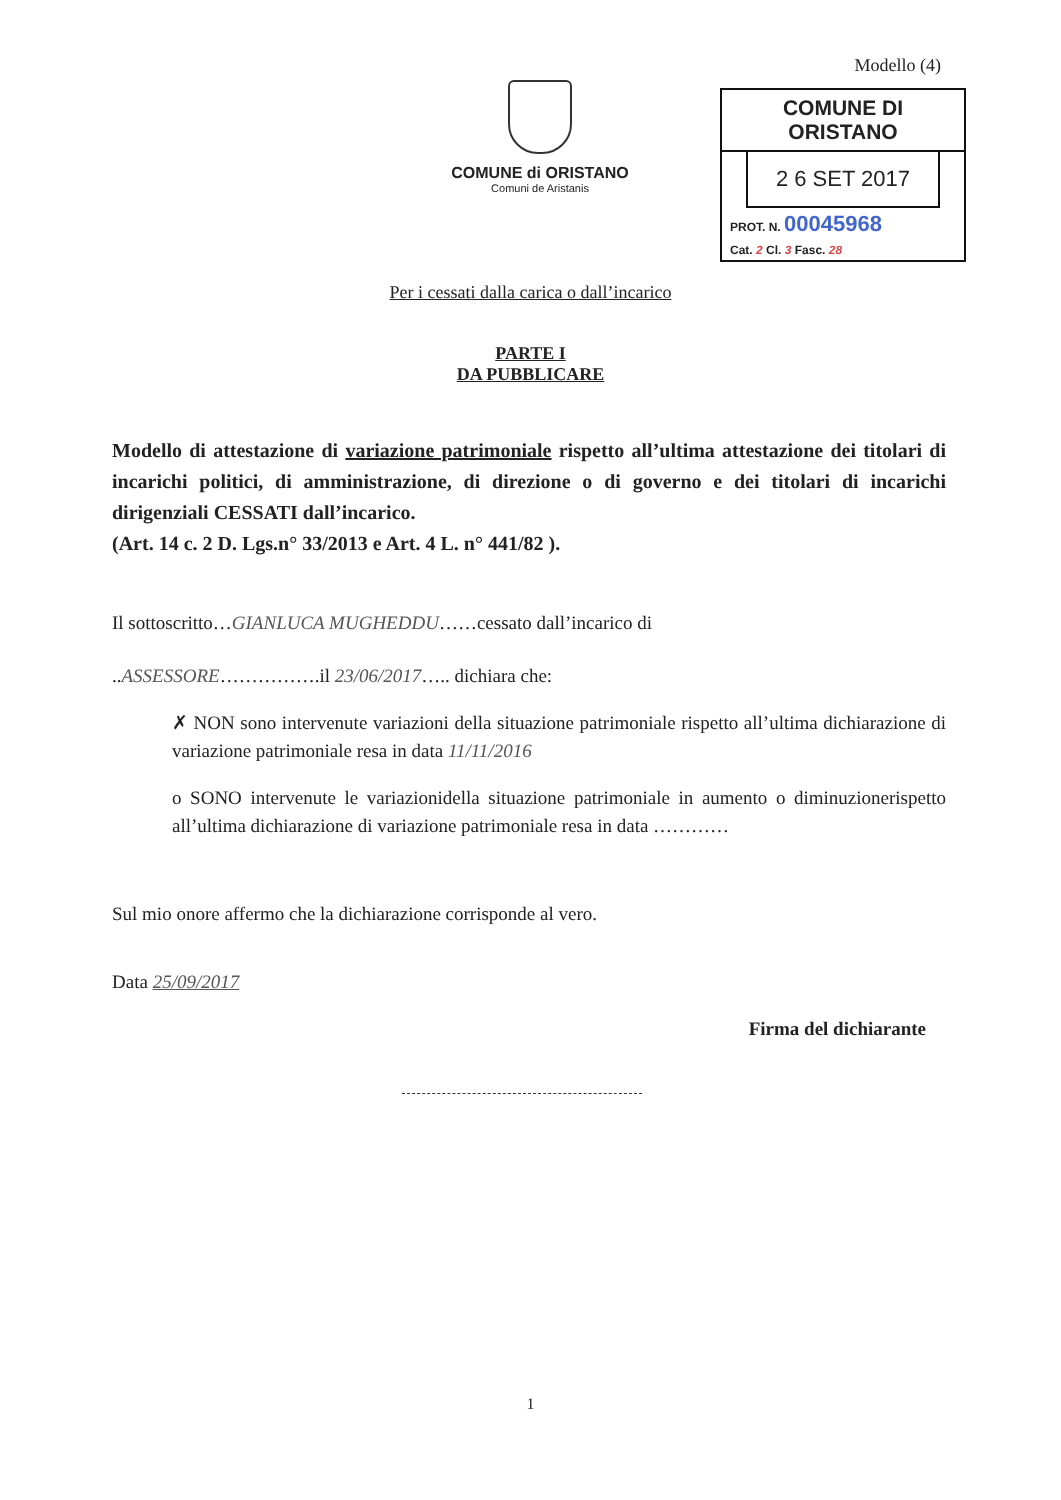COMUNE di ORISTANO
Comuni de Aristanis
Modello (4)
COMUNE DI ORISTANO
2 6 SET 2017
PROT. N. 00045968
Cat. 2 Cl. 3 Fasc. 28
Per i cessati dalla carica o dall’incarico
PARTE I
DA PUBBLICARE
Modello di attestazione di variazione patrimoniale rispetto all’ultima attestazione dei titolari di incarichi politici, di amministrazione, di direzione o di governo e dei titolari di incarichi dirigenziali CESSATI dall’incarico.
(Art. 14 c. 2 D. Lgs.n° 33/2013 e Art. 4 L. n° 441/82 ).
Il sottoscritto…GIANLUCA MUGHEDDU……cessato dall’incarico di
..ASSESSORE…………….il 23/06/2017….. dichiara che:
✗ NON sono intervenute variazioni della situazione patrimoniale rispetto all’ultima dichiarazione di variazione patrimoniale resa in data 11/11/2016
o SONO intervenute le variazionidella situazione patrimoniale in aumento o diminuzionerispetto all’ultima dichiarazione di variazione patrimoniale resa in data …………
Sul mio onore affermo che la dichiarazione corrisponde al vero.
Data 25/09/2017
Firma del dichiarante
1